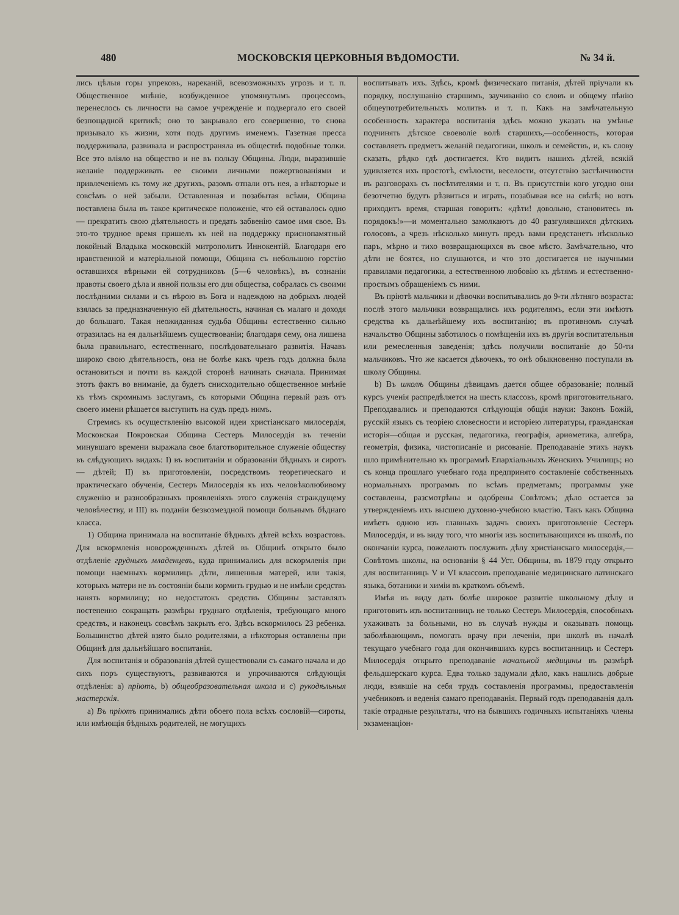480 МОСКОВСКІЯ ЦЕРКОВНЫЯ ВѢДОМОСТИ. № 34 й.
лись цѣлыя горы упрековъ, нареканій, всевозможныхъ угрозъ и т. п. Общественное мнѣніе, возбужденное упомянутымъ процессомъ, перенеслось съ личности на самое учрежденіе и подвергало его своей безпощадной критикѣ; оно то закрывало его совершенно, то снова призывало къ жизни, хотя подъ другимъ именемъ. Газетная пресса поддерживала, развивала и распространяла въ обществѣ подобные толки. Все это вліяло на общество и не въ пользу Общины. Люди, выразившіе желаніе поддерживать ее своими личными пожертвованіями и привлеченіемъ къ тому же другихъ, разомъ отпали отъ нея, а нѣкоторые и совсѣмъ о ней забыли. Оставленная и позабытая всѣми, Община поставлена была въ такое критическое положеніе, что ей оставалось одно — прекратить свою дѣятельность и предать забвенію самое имя свое. Въ это-то трудное время пришелъ къ ней на поддержку приснопамятный покойный Владыка московскій митрополитъ Иннокентій. Благодаря его нравственной и матеріальной помощи, Община съ небольшою горстію оставшихся вѣрными ей сотрудниковъ (5—6 человѣкъ), въ сознаніи правоты своего дѣла и явной пользы его для общества, собралась съ своими послѣдними силами и съ вѣрою въ Бога и надеждою на добрыхъ людей взялась за предназначенную ей дѣятельность, начиная съ малаго и доходя до большаго. Такая неожиданная судьба Общины естественно сильно отразилась на ея дальнѣйшемъ существованіи; благодаря сему, она лишена была правильнаго, естественнаго, послѣдовательнаго развитія. Начавъ широко свою дѣятельность, она не болѣе какъ чрезъ годъ должна была остановиться и почти въ каждой сторонѣ начинать сначала. Принимая этотъ фактъ во вниманіе, да будетъ снисходительно общественное мнѣніе къ тѣмъ скромнымъ заслугамъ, съ которыми Община первый разъ отъ своего имени рѣшается выступить на судъ предъ нимъ.
Стремясь къ осуществленію высокой идеи христіанскаго милосердія, Московская Покровская Община Сестеръ Милосердія въ теченіи минувшаго времени выражала свое благотворительное служеніе обществу въ слѣдующихъ видахъ: I) въ воспитаніи и образованіи бѣдныхъ и сиротъ — дѣтей; II) въ приготовленіи, посредствомъ теоретическаго и практическаго обученія, Сестеръ Милосердія къ ихъ человѣколюбивому служенію и разнообразныхъ проявленіяхъ этого служенія страждущему человѣчеству, и III) въ поданіи безвозмездной помощи больнымъ бѣднаго класса.
1) Община принимала на воспитаніе бѣдныхъ дѣтей всѣхъ возрастовъ. Для вскормленія новорожденныхъ дѣтей въ Общинѣ открыто было отдѣленіе грудныхъ младенцевъ, куда принимались для вскормленія при помощи наемныхъ кормилицъ дѣти, лишенныя матерей, или такія, которыхъ матери не въ состояніи были кормить грудью и не имѣли средствъ нанять кормилицу; но недостатокъ средствъ Общины заставлялъ постепенно сокращать размѣры груднаго отдѣленія, требующаго много средствъ, и наконецъ совсѣмъ закрыть его. Здѣсь вскормилось 23 ребенка. Большинство дѣтей взято было родителями, а нѣкоторыя оставлены при Общинѣ для дальнѣйшаго воспитанія.
Для воспитанія и образованія дѣтей существовали съ самаго начала и до сихъ поръ существуютъ, развиваются и упрочиваются слѣдующія отдѣленія: а) пріютъ, b) общеобразовательная школа и с) рукодѣльныя мастерскія.
а) Въ пріютъ принимались дѣти обоего пола всѣхъ сословій—сироты, или имѣющія бѣдныхъ родителей, не могущихъ
воспитывать ихъ. Здѣсь, кромѣ физическаго питанія, дѣтей пріучали къ порядку, послушанію старшимъ, заучиванію со словъ и общему пѣнію общеупотребительныхъ молитвъ и т. п. Какъ на замѣчательную особенность характера воспитанія здѣсь можно указать на умѣнье подчинять дѣтское своеволіе волѣ старшихъ,—особенность, которая составляетъ предметъ желаній педагогики, школъ и семействъ, и, къ слову сказать, рѣдко гдѣ достигается. Кто видитъ нашихъ дѣтей, всякій удивляется ихъ простотѣ, смѣлости, веселости, отсутствію застѣнчивости въ разговорахъ съ посѣтителями и т. п. Въ присутствіи кого угодно они безотчетно будутъ рѣзвиться и играть, позабывая все на свѣтѣ; но вотъ приходитъ время, старшая говоритъ: «дѣти! довольно, становитесь въ порядокъ!»—и моментально замолкаютъ до 40 разгулявшихся дѣтскихъ голосовъ, а чрезъ нѣсколько минутъ предъ вами предстанетъ нѣсколько паръ, мѣрно и тихо возвращающихся въ свое мѣсто. Замѣчательно, что дѣти не боятся, но слушаются, и что это достигается не научными правилами педагогики, а естественною любовію къ дѣтямъ и естественно-простымъ обращеніемъ съ ними.
Въ пріютѣ мальчики и дѣвочки воспитывались до 9-ти лѣтняго возраста: послѣ этого мальчики возвращались ихъ родителямъ, если эти имѣютъ средства къ дальнѣйшему ихъ воспитанію; въ противномъ случаѣ начальство Общины заботилось о помѣщеніи ихъ въ другія воспитательныя или ремесленныя заведенія; здѣсь получили воспитаніе до 50-ти мальчиковъ. Что же касается дѣвочекъ, то онѣ обыкновенно поступали въ школу Общины.
b) Въ школѣ Общины дѣвицамъ дается общее образованіе; полный курсъ ученія распредѣляется на шесть классовъ, кромѣ приготовительнаго. Преподавались и преподаются слѣдующія общія науки: Законъ Божій, русскій языкъ съ теоріею словесности и исторіею литературы, гражданская исторія—общая и русская, педагогика, географія, ариѳметика, алгебра, геометрія, физика, чистописаніе и рисованіе. Преподаваніе этихъ наукъ шло примѣнительно къ программѣ Епархіальныхъ Женскихъ Училищъ; но съ конца прошлаго учебнаго года предпринято составленіе собственныхъ нормальныхъ программъ по всѣмъ предметамъ; программы уже составлены, разсмотрѣны и одобрены Совѣтомъ; дѣло остается за утвержденіемъ ихъ высшею духовно-учебною властію. Такъ какъ Община имѣетъ одною изъ главныхъ задачъ своихъ приготовленіе Сестеръ Милосердія, и въ виду того, что многія изъ воспитывающихся въ школѣ, по окончаніи курса, пожелаютъ послужить дѣлу христіанскаго милосердія,—Совѣтомъ школы, на основаніи § 44 Уст. Общины, въ 1879 году открыто для воспитанницъ V и VI классовъ преподаваніе медицинскаго латинскаго языка, ботаники и химіи въ краткомъ объемѣ.
Имѣя въ виду дать болѣе широкое развитіе школьному дѣлу и приготовить изъ воспитанницъ не только Сестеръ Милосердія, способныхъ ухаживать за больными, но въ случаѣ нужды и оказывать помощь заболѣвающимъ, помогать врачу при леченіи, при школѣ въ началѣ текущаго учебнаго года для окончившихъ курсъ воспитанницъ и Сестеръ Милосердія открыто преподаваніе начальной медицины въ размѣрѣ фельдшерскаго курса. Едва только задумали дѣло, какъ нашлись добрые люди, взявшіе на себя трудъ составленія программы, предоставленія учебниковъ и веденія самаго преподаванія. Первый годъ преподаванія далъ такіе отрадные результаты, что на бывшихъ годичныхъ испытаніяхъ члены экзаменаціон-